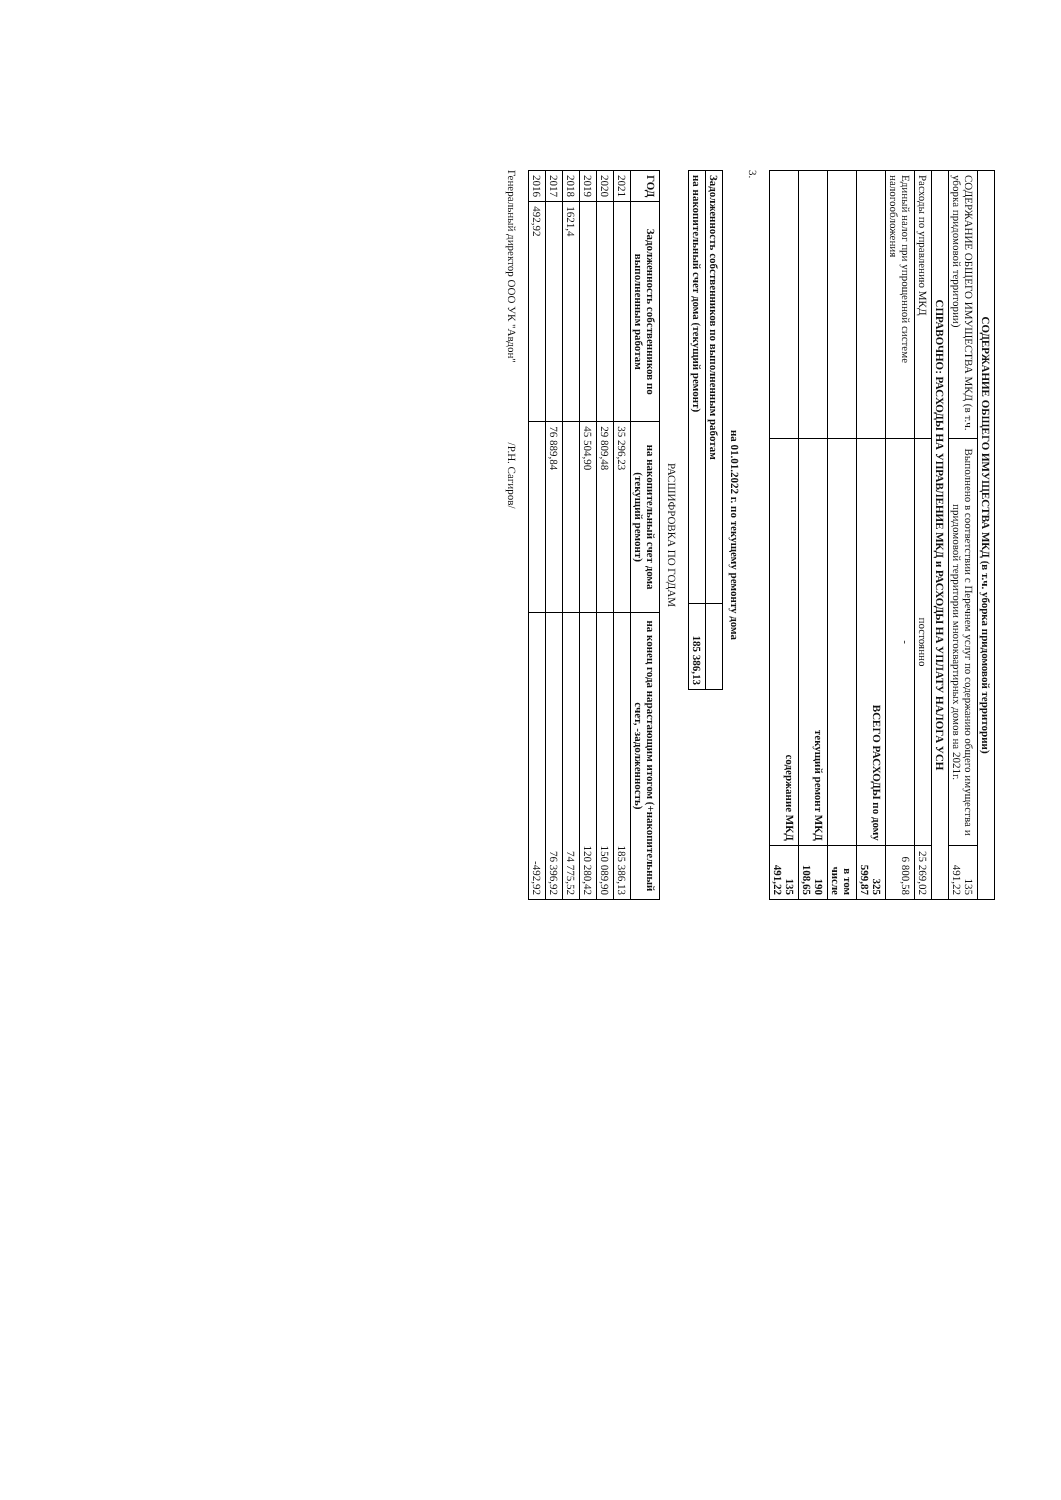| СОДЕРЖАНИЕ ОБЩЕГО ИМУЩЕСТВА МКД (в т.ч. уборка придомовой территории) | | |
| СОДЕРЖАНИЕ ОБЩЕГО ИМУЩЕСТВА МКД (в т.ч. уборка придомовой территории) | Выполнено в соответствии с Перечнем услуг по содержанию общего имущества и придомовой территории многоквартирных домов на 2021г. | 135 491,22 |
| СПРАВОЧНО: РАСХОДЫ НА УПРАВЛЕНИЕ МКД и РАСХОДЫ НА УПЛАТУ НАЛОГА УСН | | |
| Расходы по управлению МКД | постоянно | 25 269,02 |
| Единый налог при упрощенной системе налогообложения | - | 6 800,58 |
| | ВСЕГО РАСХОДЫ по дому | 325 599,87 |
| | | в том числе |
| | текущий ремонт МКД | 190 108,65 |
| | содержание МКД | 135 491,22 |
3.
на 01.01.2022 г. по текущему ремонту дома
| Задолженность собственников по выполненным работам | |
| на накопительный счет дома (текущий ремонт) | 185 386,13 |
РАСШИФРОВКА ПО ГОДАМ
| ГОД | Задолженность собственников по выполненным работам | на накопительный счет дома (текущий ремонт) | на конец года нарастающим итогом (+накопительный счет, -задолженность) |
| --- | --- | --- | --- |
| 2021 | | 35 296,23 | 185 386,13 |
| 2020 | | 29 809,48 | 150 089,90 |
| 2019 | | 45 504,90 | 120 280,42 |
| 2018 | 1621,4 | | 74 775,52 |
| 2017 | | 76 889,84 | 76 396,92 |
| 2016 | 492,92 | | -492,92 |
Генеральный директор ООО УК "Авдон" /Р.Н. Сагиров/